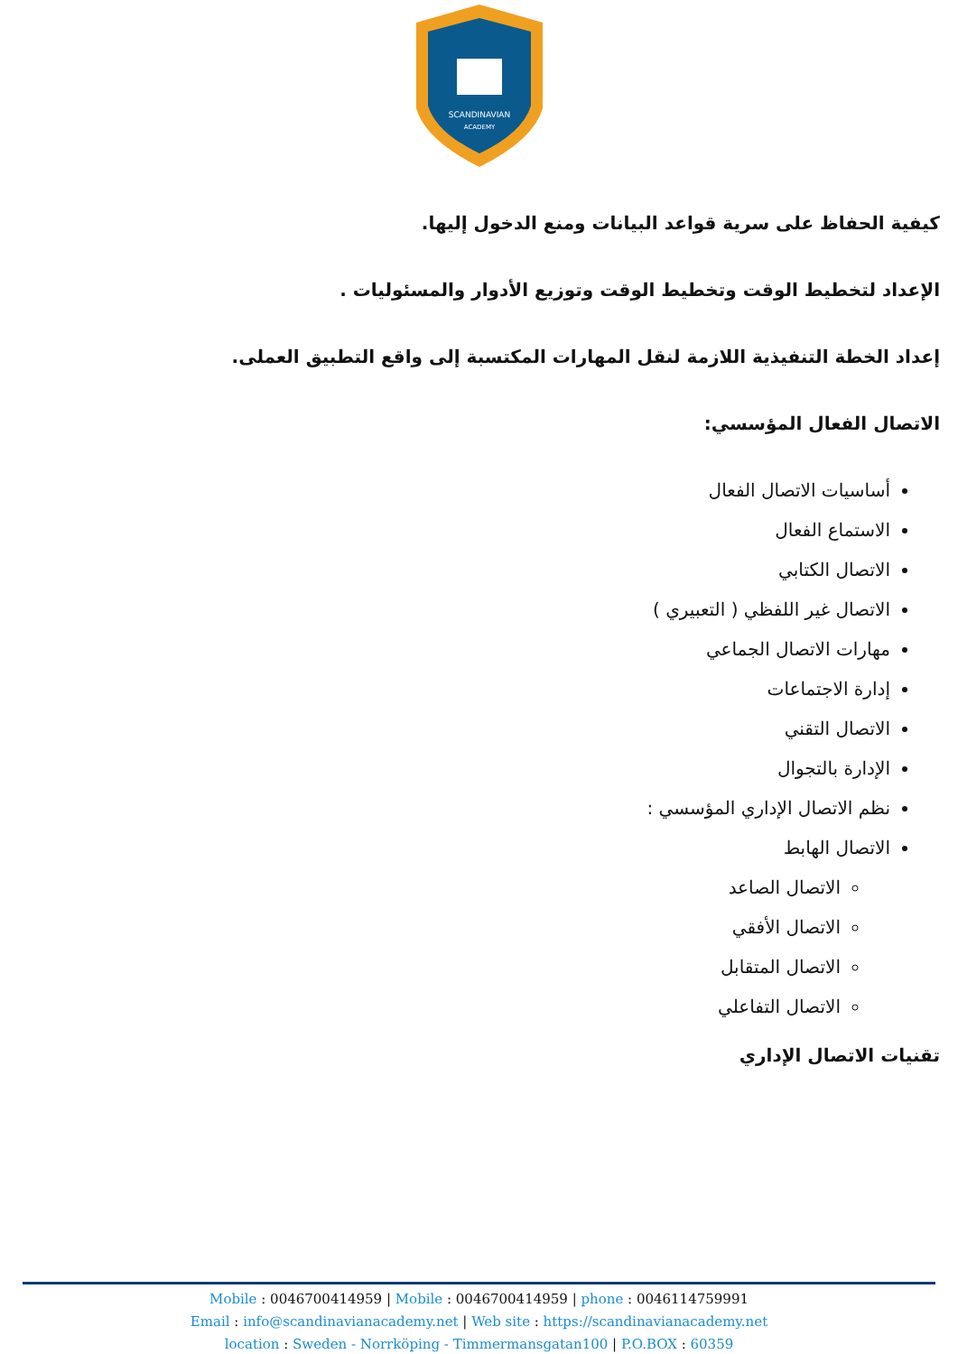SCANDINAVIAN
ACADEMY
كيفية الحفاظ على سرية قواعد البيانات ومنع الدخول إليها.
الإعداد لتخطيط الوقت وتخطيط الوقت وتوزيع الأدوار والمسئوليات .
إعداد الخطة التنفيذية اللازمة لنقل المهارات المكتسبة إلى واقع التطبيق العملى.
الاتصال الفعال المؤسسي:
أساسيات الاتصال الفعال
الاستماع الفعال
الاتصال الكتابي
الاتصال غير اللفظي ( التعبيري )
مهارات الاتصال الجماعي
إدارة الاجتماعات
الاتصال التقني
الإدارة بالتجوال
نظم الاتصال الإداري المؤسسي :
الاتصال الهابط
الاتصال الصاعد
الاتصال الأفقي
الاتصال المتقابل
الاتصال التفاعلي
تقنيات الاتصال الإداري
Mobile : 0046700414959 | Mobile : 0046700414959 | phone : 0046114759991
Email : info@scandinavianacademy.net | Web site : https://scandinavianacademy.net
location : Sweden - Norrköping - Timmermansgatan100 | P.O.BOX : 60359